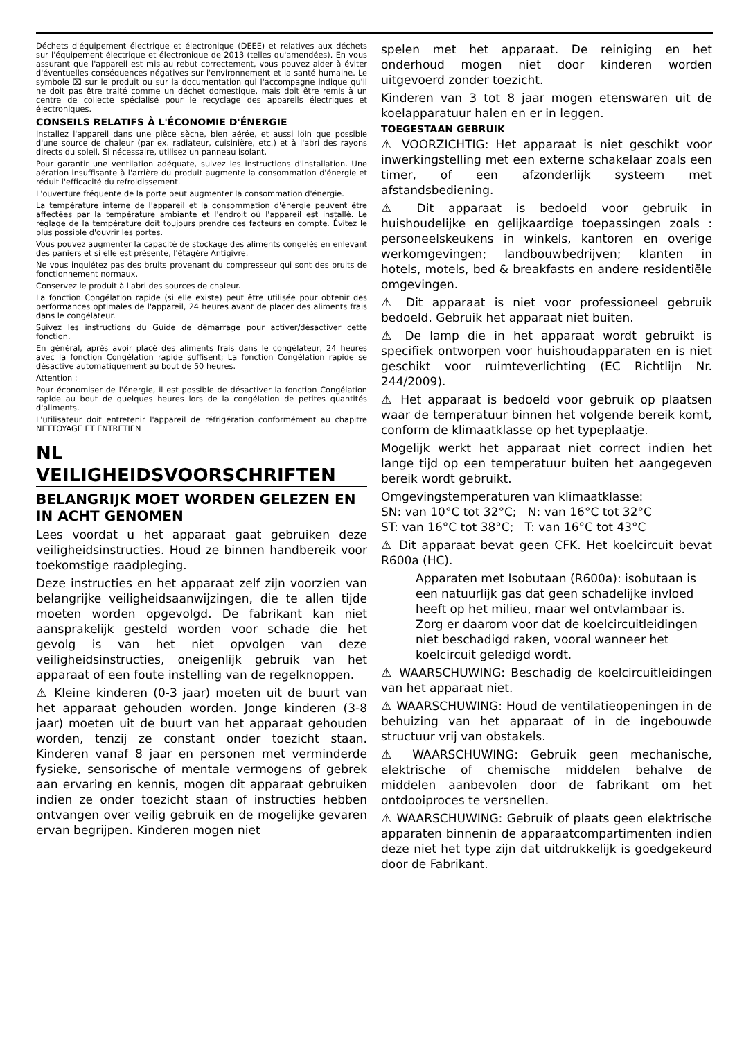Déchets d'équipement électrique et électronique (DEEE) et relatives aux déchets sur l'équipement électrique et électronique de 2013 (telles qu'amendées). En vous assurant que l'appareil est mis au rebut correctement, vous pouvez aider à éviter d'éventuelles conséquences négatives sur l'environnement et la santé humaine. Le symbole ⌧ sur le produit ou sur la documentation qui l'accompagne indique qu'il ne doit pas être traité comme un déchet domestique, mais doit être remis à un centre de collecte spécialisé pour le recyclage des appareils électriques et électroniques.
CONSEILS RELATIFS À L'ÉCONOMIE D'ÉNERGIE
Installez l'appareil dans une pièce sèche, bien aérée, et aussi loin que possible d'une source de chaleur (par ex. radiateur, cuisinière, etc.) et à l'abri des rayons directs du soleil. Si nécessaire, utilisez un panneau isolant.
Pour garantir une ventilation adéquate, suivez les instructions d'installation. Une aération insuffisante à l'arrière du produit augmente la consommation d'énergie et réduit l'efficacité du refroidissement.
L'ouverture fréquente de la porte peut augmenter la consommation d'énergie.
La température interne de l'appareil et la consommation d'énergie peuvent être affectées par la température ambiante et l'endroit où l'appareil est installé. Le réglage de la température doit toujours prendre ces facteurs en compte. Évitez le plus possible d'ouvrir les portes.
Vous pouvez augmenter la capacité de stockage des aliments congelés en enlevant des paniers et si elle est présente, l'étagère Antigivre.
Ne vous inquiétez pas des bruits provenant du compresseur qui sont des bruits de fonctionnement normaux.
Conservez le produit à l'abri des sources de chaleur.
La fonction Congélation rapide (si elle existe) peut être utilisée pour obtenir des performances optimales de l'appareil, 24 heures avant de placer des aliments frais dans le congélateur.
Suivez les instructions du Guide de démarrage pour activer/désactiver cette fonction.
En général, après avoir placé des aliments frais dans le congélateur, 24 heures avec la fonction Congélation rapide suffisent; La fonction Congélation rapide se désactive automatiquement au bout de 50 heures.
Attention :
Pour économiser de l'énergie, il est possible de désactiver la fonction Congélation rapide au bout de quelques heures lors de la congélation de petites quantités d'aliments.
L'utilisateur doit entretenir l'appareil de réfrigération conformément au chapitre NETTOYAGE ET ENTRETIEN
NL
VEILIGHEIDSVOORSCHRIFTEN
BELANGRIJK MOET WORDEN GELEZEN EN IN ACHT GENOMEN
Lees voordat u het apparaat gaat gebruiken deze veiligheidsinstructies. Houd ze binnen handbereik voor toekomstige raadpleging.
Deze instructies en het apparaat zelf zijn voorzien van belangrijke veiligheidsaanwijzingen, die te allen tijde moeten worden opgevolgd. De fabrikant kan niet aansprakelijk gesteld worden voor schade die het gevolg is van het niet opvolgen van deze veiligheidsinstructies, oneigenlijk gebruik van het apparaat of een foute instelling van de regelknoppen.
⚠ Kleine kinderen (0-3 jaar) moeten uit de buurt van het apparaat gehouden worden. Jonge kinderen (3-8 jaar) moeten uit de buurt van het apparaat gehouden worden, tenzij ze constant onder toezicht staan. Kinderen vanaf 8 jaar en personen met verminderde fysieke, sensorische of mentale vermogens of gebrek aan ervaring en kennis, mogen dit apparaat gebruiken indien ze onder toezicht staan of instructies hebben ontvangen over veilig gebruik en de mogelijke gevaren ervan begrijpen. Kinderen mogen niet
spelen met het apparaat. De reiniging en het onderhoud mogen niet door kinderen worden uitgevoerd zonder toezicht.
Kinderen van 3 tot 8 jaar mogen etenswaren uit de koelapparatuur halen en er in leggen.
TOEGESTAAN GEBRUIK
⚠ VOORZICHTIG: Het apparaat is niet geschikt voor inwerkingstelling met een externe schakelaar zoals een timer, of een afzonderlijk systeem met afstandsbediening.
⚠ Dit apparaat is bedoeld voor gebruik in huishoudelijke en gelijkaardige toepassingen zoals : personeelskeukens in winkels, kantoren en overige werkomgevingen; landbouwbedrijven; klanten in hotels, motels, bed & breakfasts en andere residentiële omgevingen.
⚠ Dit apparaat is niet voor professioneel gebruik bedoeld. Gebruik het apparaat niet buiten.
⚠ De lamp die in het apparaat wordt gebruikt is specifiek ontworpen voor huishoudapparaten en is niet geschikt voor ruimteverlichting (EC Richtlijn Nr. 244/2009).
⚠ Het apparaat is bedoeld voor gebruik op plaatsen waar de temperatuur binnen het volgende bereik komt, conform de klimaatklasse op het typeplaatje.
Mogelijk werkt het apparaat niet correct indien het lange tijd op een temperatuur buiten het aangegeven bereik wordt gebruikt.
Omgevingstemperaturen van klimaatklasse:
SN: van 10°C tot 32°C; N: van 16°C tot 32°C
ST: van 16°C tot 38°C; T: van 16°C tot 43°C
⚠ Dit apparaat bevat geen CFK. Het koelcircuit bevat R600a (HC).
Apparaten met Isobutaan (R600a): isobutaan is een natuurlijk gas dat geen schadelijke invloed heeft op het milieu, maar wel ontvlambaar is.
Zorg er daarom voor dat de koelcircuitleidingen niet beschadigd raken, vooral wanneer het koelcircuit geledigd wordt.
⚠ WAARSCHUWING: Beschadig de koelcircuitleidingen van het apparaat niet.
⚠ WAARSCHUWING: Houd de ventilatieopeningen in de behuizing van het apparaat of in de ingebouwde structuur vrij van obstakels.
⚠ WAARSCHUWING: Gebruik geen mechanische, elektrische of chemische middelen behalve de middelen aanbevolen door de fabrikant om het ontdooiproces te versnellen.
⚠ WAARSCHUWING: Gebruik of plaats geen elektrische apparaten binnenin de apparaatcompartimenten indien deze niet het type zijn dat uitdrukkelijk is goedgekeurd door de Fabrikant.